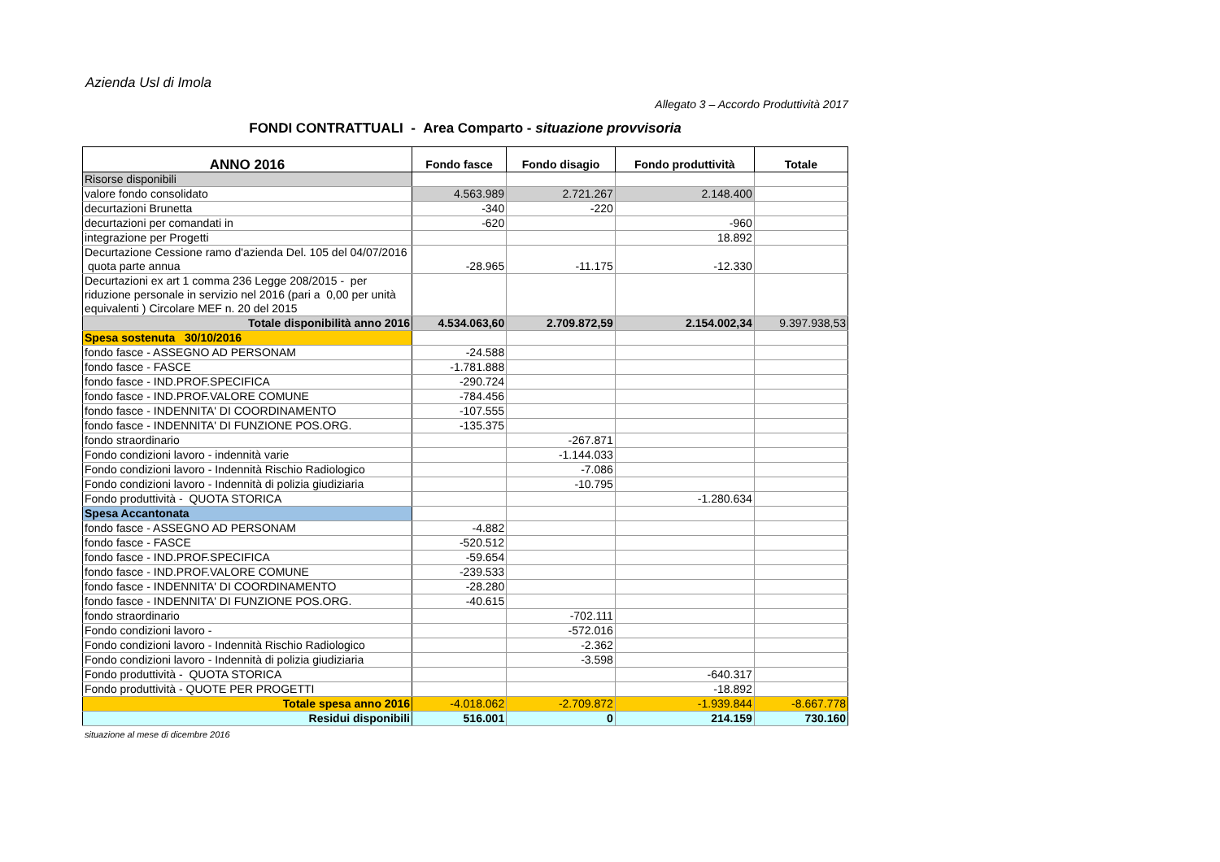Azienda Usl di Imola
Allegato 3 – Accordo Produttività 2017
FONDI CONTRATTUALI - Area Comparto - situazione provvisoria
| ANNO 2016 | Fondo fasce | Fondo disagio | Fondo produttività | Totale |
| --- | --- | --- | --- | --- |
| Risorse disponibili | | | | |
| valore fondo consolidato | 4.563.989 | 2.721.267 | 2.148.400 | |
| decurtazioni Brunetta | -340 | -220 | | |
| decurtazioni per comandati in | -620 | | -960 | |
| integrazione per Progetti | | | 18.892 | |
| Decurtazione Cessione ramo d'azienda Del. 105 del 04/07/2016 quota parte annua | -28.965 | -11.175 | -12.330 | |
| Decurtazioni ex art 1 comma 236 Legge 208/2015 - per riduzione personale in servizio nel 2016 (pari a 0,00 per unità equivalenti ) Circolare MEF n. 20 del 2015 | | | | |
| Totale disponibilità anno 2016 | 4.534.063,60 | 2.709.872,59 | 2.154.002,34 | 9.397.938,53 |
| Spesa sostenuta 30/10/2016 | | | | |
| fondo fasce - ASSEGNO AD PERSONAM | -24.588 | | | |
| fondo fasce - FASCE | -1.781.888 | | | |
| fondo fasce - IND.PROF.SPECIFICA | -290.724 | | | |
| fondo fasce - IND.PROF.VALORE COMUNE | -784.456 | | | |
| fondo fasce - INDENNITA' DI COORDINAMENTO | -107.555 | | | |
| fondo fasce - INDENNITA' DI FUNZIONE POS.ORG. | -135.375 | | | |
| fondo straordinario | | -267.871 | | |
| Fondo condizioni lavoro - indennità varie | | -1.144.033 | | |
| Fondo condizioni lavoro - Indennità Rischio Radiologico | | -7.086 | | |
| Fondo condizioni lavoro - Indennità di polizia giudiziaria | | -10.795 | | |
| Fondo produttività - QUOTA STORICA | | | -1.280.634 | |
| Spesa Accantonata | | | | |
| fondo fasce - ASSEGNO AD PERSONAM | -4.882 | | | |
| fondo fasce - FASCE | -520.512 | | | |
| fondo fasce - IND.PROF.SPECIFICA | -59.654 | | | |
| fondo fasce - IND.PROF.VALORE COMUNE | -239.533 | | | |
| fondo fasce - INDENNITA' DI COORDINAMENTO | -28.280 | | | |
| fondo fasce - INDENNITA' DI FUNZIONE POS.ORG. | -40.615 | | | |
| fondo straordinario | | -702.111 | | |
| Fondo condizioni lavoro - | | -572.016 | | |
| Fondo condizioni lavoro - Indennità Rischio Radiologico | | -2.362 | | |
| Fondo condizioni lavoro - Indennità di polizia giudiziaria | | -3.598 | | |
| Fondo produttività - QUOTA STORICA | | | -640.317 | |
| Fondo produttività - QUOTE PER PROGETTI | | | -18.892 | |
| Totale spesa anno 2016 | -4.018.062 | -2.709.872 | -1.939.844 | -8.667.778 |
| Residui disponibili | 516.001 | 0 | 214.159 | 730.160 |
situazione al mese di dicembre 2016